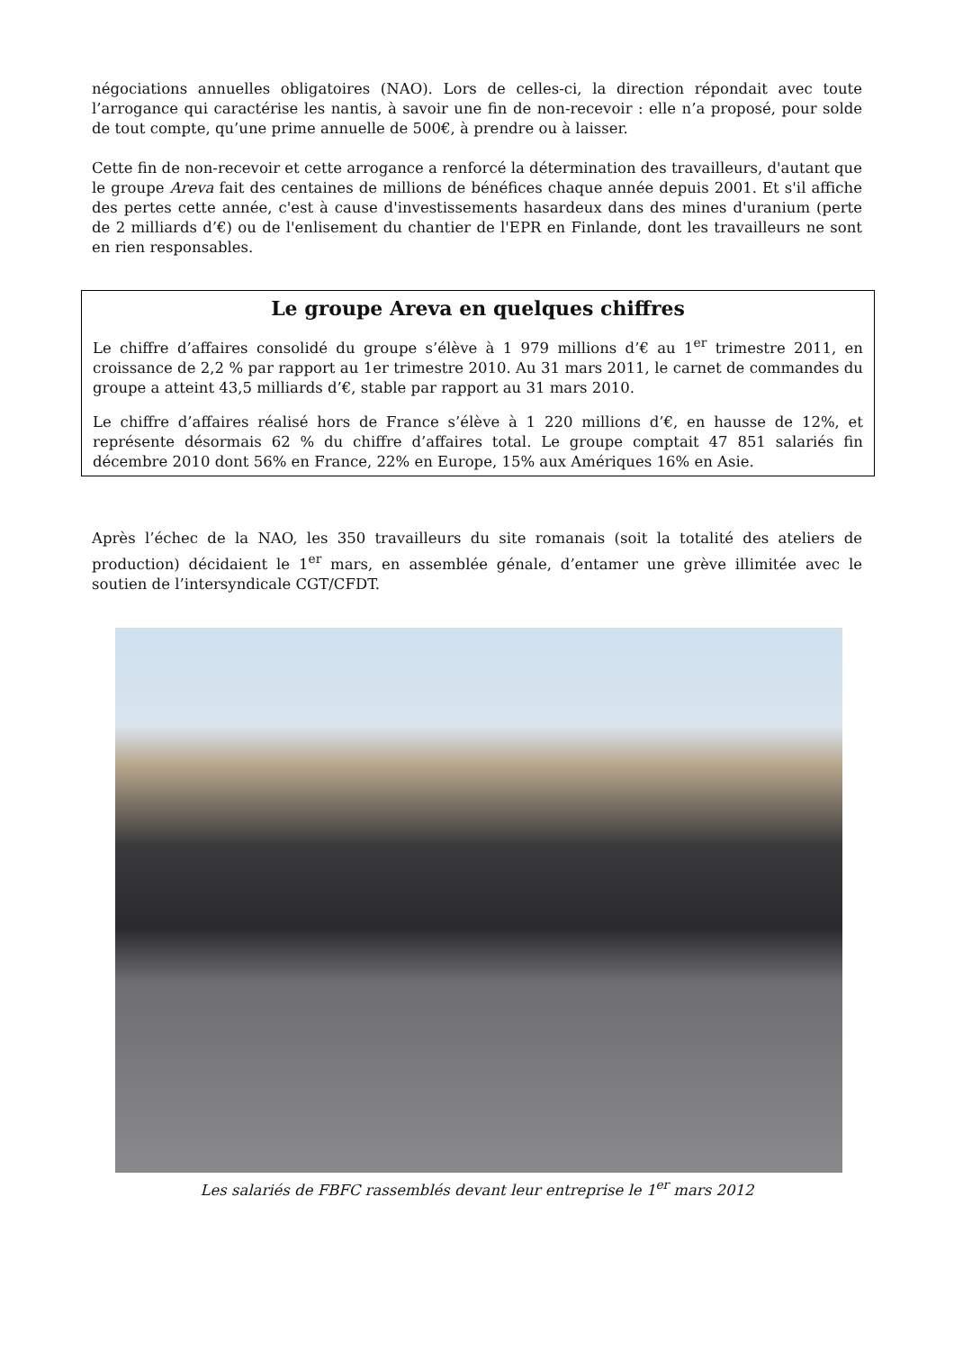négociations annuelles obligatoires (NAO). Lors de celles-ci, la direction répondait avec toute l’arrogance qui caractérise les nantis, à savoir une fin de non-recevoir : elle n’a proposé, pour solde de tout compte, qu’une prime annuelle de 500€, à prendre ou à laisser.
Cette fin de non-recevoir et cette arrogance a renforcé la détermination des travailleurs, d'autant que le groupe Areva fait des centaines de millions de bénéfices chaque année depuis 2001. Et s'il affiche des pertes cette année, c'est à cause d'investissements hasardeux dans des mines d'uranium (perte de 2 milliards d’€) ou de l'enlisement du chantier de l'EPR en Finlande, dont les travailleurs ne sont en rien responsables.
Le groupe Areva en quelques chiffres
Le chiffre d’affaires consolidé du groupe s’élève à 1 979 millions d’€ au 1<sup>er</sup> trimestre 2011, en croissance de 2,2 % par rapport au 1er trimestre 2010. Au 31 mars 2011, le carnet de commandes du groupe a atteint 43,5 milliards d’€, stable par rapport au 31 mars 2010.
Le chiffre d’affaires réalisé hors de France s’élève à 1 220 millions d’€, en hausse de 12%, et représente désormais 62 % du chiffre d’affaires total. Le groupe comptait 47 851 salariés fin décembre 2010 dont 56% en France, 22% en Europe, 15% aux Amériques 16% en Asie.
Après l’échec de la NAO, les 350 travailleurs du site romanais (soit la totalité des ateliers de production) décidaient le 1<sup>er</sup> mars, en assemblée génale, d’entamer une grève illimitée avec le soutien de l’intersyndicale CGT/CFDT.
Les salariés de FBFC rassemblés devant leur entreprise le 1<sup>er</sup> mars 2012